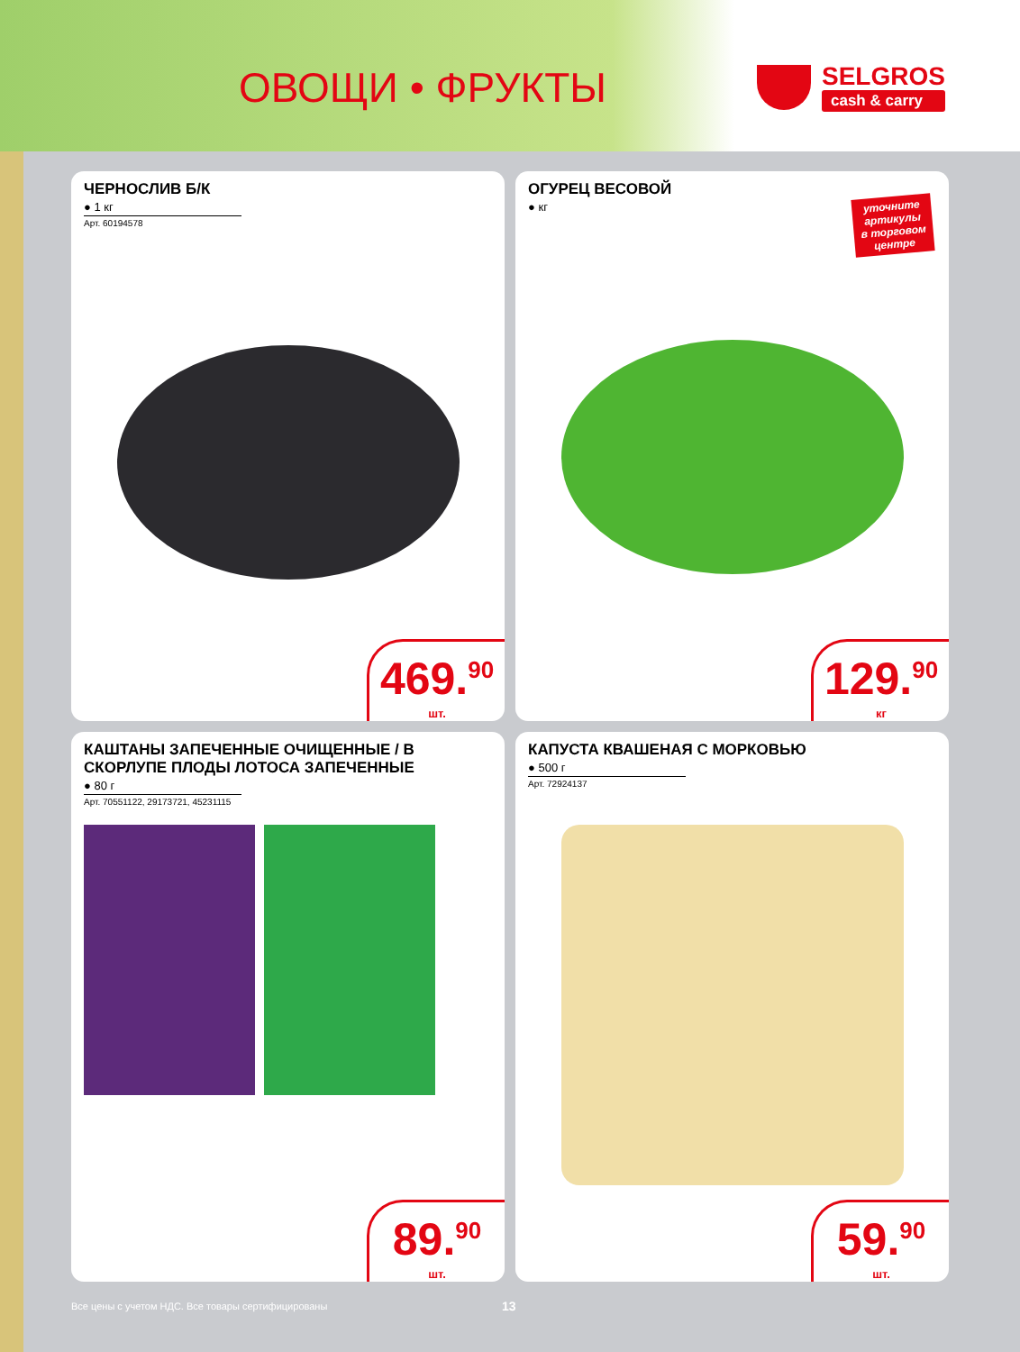ОВОЩИ • ФРУКТЫ
SELGROS
cash & carry
ЧЕРНОСЛИВ Б/К
● 1 кг
Арт. 60194578
469.<sup>90</sup>
шт.
ОГУРЕЦ ВЕСОВОЙ
● кг
уточните
артикулы
в торговом
центре
129.<sup>90</sup>
кг
КАШТАНЫ ЗАПЕЧЕННЫЕ ОЧИЩЕННЫЕ / В СКОРЛУПЕ ПЛОДЫ ЛОТОСА ЗАПЕЧЕННЫЕ
● 80 г
Арт. 70551122, 29173721, 45231115
89.<sup>90</sup>
шт.
КАПУСТА КВАШЕНАЯ С МОРКОВЬЮ
● 500 г
Арт. 72924137
59.<sup>90</sup>
шт.
Все цены с учетом НДС. Все товары сертифицированы 13